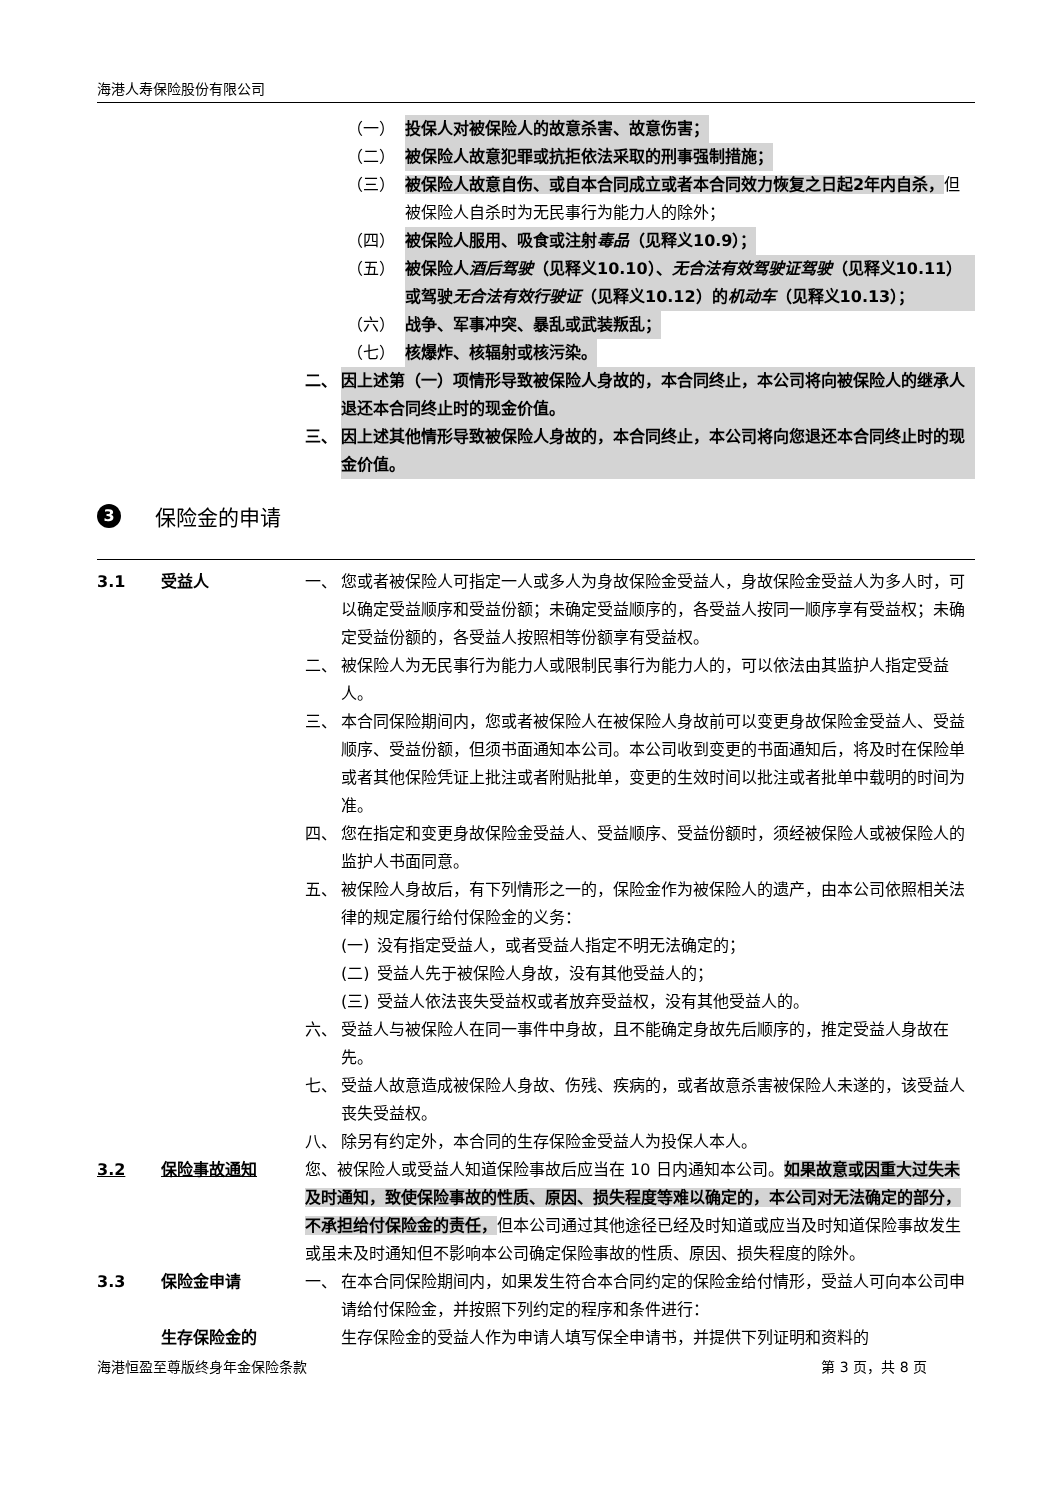海港人寿保险股份有限公司
（一） 投保人对被保险人的故意杀害、故意伤害；
（二） 被保险人故意犯罪或抗拒依法采取的刑事强制措施；
（三） 被保险人故意自伤、或自本合同成立或者本合同效力恢复之日起2年内自杀，但被保险人自杀时为无民事行为能力人的除外；
（四） 被保险人服用、吸食或注射毒品（见释义10.9）；
（五） 被保险人酒后驾驶（见释义10.10）、无合法有效驾驶证驾驶（见释义10.11）或驾驶无合法有效行驶证（见释义10.12）的机动车（见释义10.13）；
（六） 战争、军事冲突、暴乱或武装叛乱；
（七） 核爆炸、核辐射或核污染。
二、 因上述第（一）项情形导致被保险人身故的，本合同终止，本公司将向被保险人的继承人退还本合同终止时的现金价值。
三、 因上述其他情形导致被保险人身故的，本合同终止，本公司将向您退还本合同终止时的现金价值。
3 保险金的申请
3.1 受益人 一、 您或者被保险人可指定一人或多人为身故保险金受益人，身故保险金受益人为多人时，可以确定受益顺序和受益份额；未确定受益顺序的，各受益人按同一顺序享有受益权；未确定受益份额的，各受益人按照相等份额享有受益权。
二、 被保险人为无民事行为能力人或限制民事行为能力人的，可以依法由其监护人指定受益人。
三、 本合同保险期间内，您或者被保险人在被保险人身故前可以变更身故保险金受益人、受益顺序、受益份额，但须书面通知本公司。本公司收到变更的书面通知后，将及时在保险单或者其他保险凭证上批注或者附贴批单，变更的生效时间以批注或者批单中载明的时间为准。
四、 您在指定和变更身故保险金受益人、受益顺序、受益份额时，须经被保险人或被保险人的监护人书面同意。
五、 被保险人身故后，有下列情形之一的，保险金作为被保险人的遗产，由本公司依照相关法律的规定履行给付保险金的义务：
(一) 没有指定受益人，或者受益人指定不明无法确定的；
(二) 受益人先于被保险人身故，没有其他受益人的；
(三) 受益人依法丧失受益权或者放弃受益权，没有其他受益人的。
六、 受益人与被保险人在同一事件中身故，且不能确定身故先后顺序的，推定受益人身故在先。
七、 受益人故意造成被保险人身故、伤残、疾病的，或者故意杀害被保险人未遂的，该受益人丧失受益权。
八、 除另有约定外，本合同的生存保险金受益人为投保人本人。
3.2 保险事故通知 您、被保险人或受益人知道保险事故后应当在 10 日内通知本公司。如果故意或因重大过失未及时通知，致使保险事故的性质、原因、损失程度等难以确定的，本公司对无法确定的部分，不承担给付保险金的责任，但本公司通过其他途径已经及时知道或应当及时知道保险事故发生或虽未及时通知但不影响本公司确定保险事故的性质、原因、损失程度的除外。
3.3 保险金申请 一、 在本合同保险期间内，如果发生符合本合同约定的保险金给付情形，受益人可向本公司申请给付保险金，并按照下列约定的程序和条件进行：
生存保险金的 生存保险金的受益人作为申请人填写保全申请书，并提供下列证明和资料的
海港恒盈至尊版终身年金保险条款 第 3 页，共 8 页